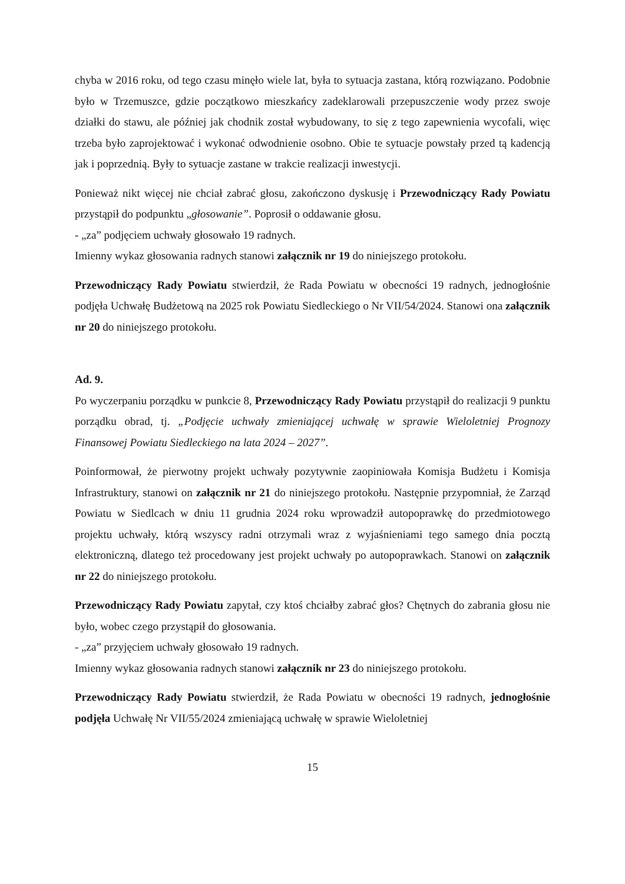chyba w 2016 roku, od tego czasu minęło wiele lat, była to sytuacja zastana, którą rozwiązano. Podobnie było w Trzemuszce, gdzie początkowo mieszkańcy zadeklarowali przepuszczenie wody przez swoje działki do stawu, ale później jak chodnik został wybudowany, to się z tego zapewnienia wycofali, więc trzeba było zaprojektować i wykonać odwodnienie osobno. Obie te sytuacje powstały przed tą kadencją jak i poprzednią. Były to sytuacje zastane w trakcie realizacji inwestycji.
Ponieważ nikt więcej nie chciał zabrać głosu, zakończono dyskusję i Przewodniczący Rady Powiatu przystąpił do podpunktu „głosowanie”. Poprosił o oddawanie głosu.
- „za” podjęciem uchwały głosowało 19 radnych.
Imienny wykaz głosowania radnych stanowi załącznik nr 19 do niniejszego protokołu.
Przewodniczący Rady Powiatu stwierdził, że Rada Powiatu w obecności 19 radnych, jednogłośnie podjęła Uchwałę Budżetową na 2025 rok Powiatu Siedleckiego o Nr VII/54/2024. Stanowi ona załącznik nr 20 do niniejszego protokołu.
Ad. 9.
Po wyczerpaniu porządku w punkcie 8, Przewodniczący Rady Powiatu przystąpił do realizacji 9 punktu porządku obrad, tj. „Podjęcie uchwały zmieniającej uchwałę w sprawie Wieloletniej Prognozy Finansowej Powiatu Siedleckiego na lata 2024 – 2027”.
Poinformował, że pierwotny projekt uchwały pozytywnie zaopiniowała Komisja Budżetu i Komisja Infrastruktury, stanowi on załącznik nr 21 do niniejszego protokołu. Następnie przypomniał, że Zarząd Powiatu w Siedlcach w dniu 11 grudnia 2024 roku wprowadził autopoprawkę do przedmiotowego projektu uchwały, którą wszyscy radni otrzymali wraz z wyjaśnieniami tego samego dnia pocztą elektroniczną, dlatego też procedowany jest projekt uchwały po autopoprawkach. Stanowi on załącznik nr 22 do niniejszego protokołu.
Przewodniczący Rady Powiatu zapytał, czy ktoś chciałby zabrać głos? Chętnych do zabrania głosu nie było, wobec czego przystąpił do głosowania.
- „za” przyjęciem uchwały głosowało 19 radnych.
Imienny wykaz głosowania radnych stanowi załącznik nr 23 do niniejszego protokołu.
Przewodniczący Rady Powiatu stwierdził, że Rada Powiatu w obecności 19 radnych, jednogłośnie podjęła Uchwałę Nr VII/55/2024 zmieniającą uchwałę w sprawie Wieloletniej
15